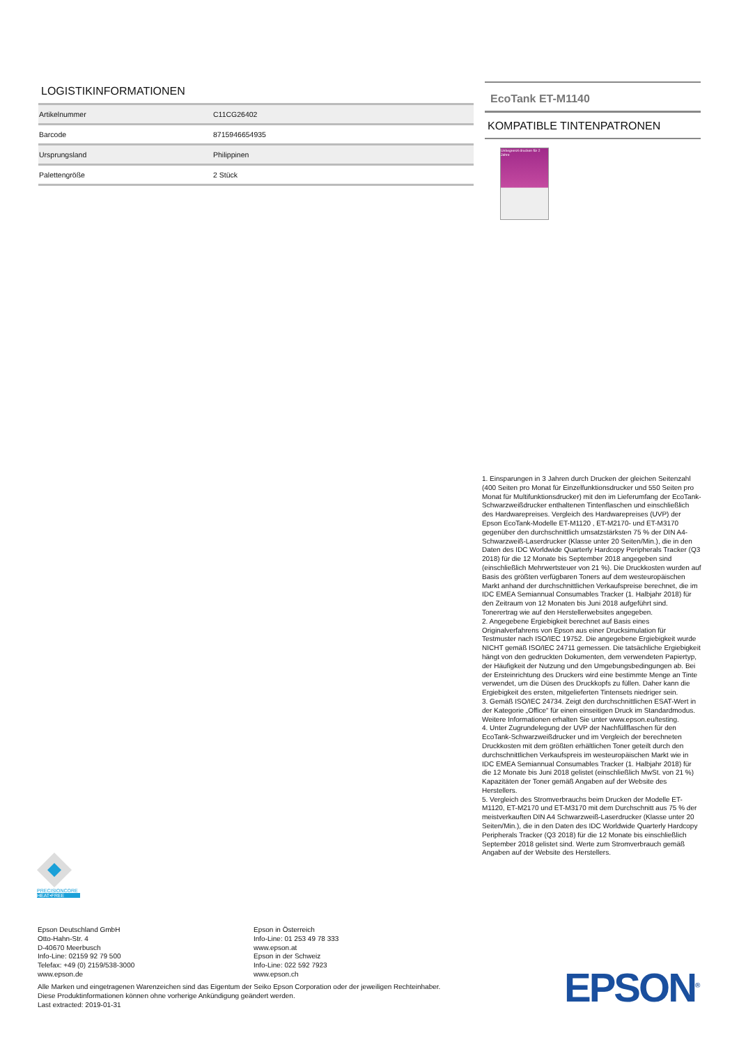LOGISTIKINFORMATIONEN
| Artikelnummer | C11CG26402 |
| Barcode | 8715946654935 |
| Ursprungsland | Philippinen |
| Palettengröße | 2 Stück |
EcoTank ET-M1140
KOMPATIBLE TINTENPATRONEN
Unbegrenzt drucken für 2 Jahre
1. Einsparungen in 3 Jahren durch Drucken der gleichen Seitenzahl (400 Seiten pro Monat für Einzelfunktionsdrucker und 550 Seiten pro Monat für Multifunktionsdrucker) mit den im Lieferumfang der EcoTank-Schwarzweißdrucker enthaltenen Tintenflaschen und einschließlich des Hardwarepreises. Vergleich des Hardwarepreises (UVP) der Epson EcoTank-Modelle ET-M1120 , ET-M2170- und ET-M3170 gegenüber den durchschnittlich umsatzstärksten 75 % der DIN A4-Schwarzweiß-Laserdrucker (Klasse unter 20 Seiten/Min.), die in den Daten des IDC Worldwide Quarterly Hardcopy Peripherals Tracker (Q3 2018) für die 12 Monate bis September 2018 angegeben sind (einschließlich Mehrwertsteuer von 21 %). Die Druckkosten wurden auf Basis des größten verfügbaren Toners auf dem westeuropäischen Markt anhand der durchschnittlichen Verkaufspreise berechnet, die im IDC EMEA Semiannual Consumables Tracker (1. Halbjahr 2018) für den Zeitraum von 12 Monaten bis Juni 2018 aufgeführt sind. Tonerertrag wie auf den Herstellerwebsites angegeben.
2. Angegebene Ergiebigkeit berechnet auf Basis eines Originalverfahrens von Epson aus einer Drucksimulation für Testmuster nach ISO/IEC 19752. Die angegebene Ergiebigkeit wurde NICHT gemäß ISO/IEC 24711 gemessen. Die tatsächliche Ergiebigkeit hängt von den gedruckten Dokumenten, dem verwendeten Papiertyp, der Häufigkeit der Nutzung und den Umgebungsbedingungen ab. Bei der Ersteinrichtung des Druckers wird eine bestimmte Menge an Tinte verwendet, um die Düsen des Druckkopfs zu füllen. Daher kann die Ergiebigkeit des ersten, mitgelieferten Tintensets niedriger sein.
3. Gemäß ISO/IEC 24734. Zeigt den durchschnittlichen ESAT-Wert in der Kategorie „Office“ für einen einseitigen Druck im Standardmodus. Weitere Informationen erhalten Sie unter www.epson.eu/testing.
4. Unter Zugrundelegung der UVP der Nachfüllflaschen für den EcoTank-Schwarzweißdrucker und im Vergleich der berechneten Druckkosten mit dem größten erhältlichen Toner geteilt durch den durchschnittlichen Verkaufspreis im westeuropäischen Markt wie in IDC EMEA Semiannual Consumables Tracker (1. Halbjahr 2018) für die 12 Monate bis Juni 2018 gelistet (einschließlich MwSt. von 21 %) Kapazitäten der Toner gemäß Angaben auf der Website des Herstellers.
5. Vergleich des Stromverbrauchs beim Drucken der Modelle ET-M1120, ET-M2170 und ET-M3170 mit dem Durchschnitt aus 75 % der meistverkauften DIN A4 Schwarzweiß-Laserdrucker (Klasse unter 20 Seiten/Min.), die in den Daten des IDC Worldwide Quarterly Hardcopy Peripherals Tracker (Q3 2018) für die 12 Monate bis einschließlich September 2018 gelistet sind. Werte zum Stromverbrauch gemäß Angaben auf der Website des Herstellers.
PRECISIONCORE
HEAT•FREE
Epson Deutschland GmbH
Otto-Hahn-Str. 4
D-40670 Meerbusch
Info-Line: 02159 92 79 500
Telefax: +49 (0) 2159/538-3000
www.epson.de
Epson in Österreich
Info-Line: 01 253 49 78 333
www.epson.at
Epson in der Schweiz
Info-Line: 022 592 7923
www.epson.ch
Alle Marken und eingetragenen Warenzeichen sind das Eigentum der Seiko Epson Corporation oder der jeweiligen Rechteinhaber.
Diese Produktinformationen können ohne vorherige Ankündigung geändert werden.
Last extracted: 2019-01-31
EPSON<sup>®</sup>